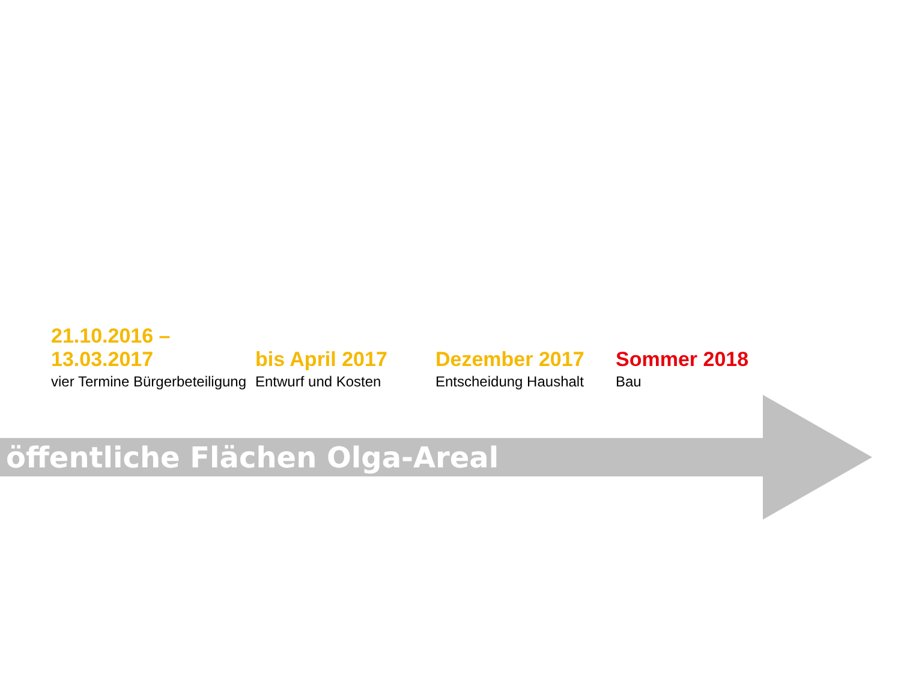21.10.2016 – 13.03.2017
vier Termine Bürgerbeteiligung
bis April 2017
Entwurf und Kosten
Dezember 2017
Entscheidung Haushalt
Sommer 2018
Bau
öffentliche Flächen Olga-Areal